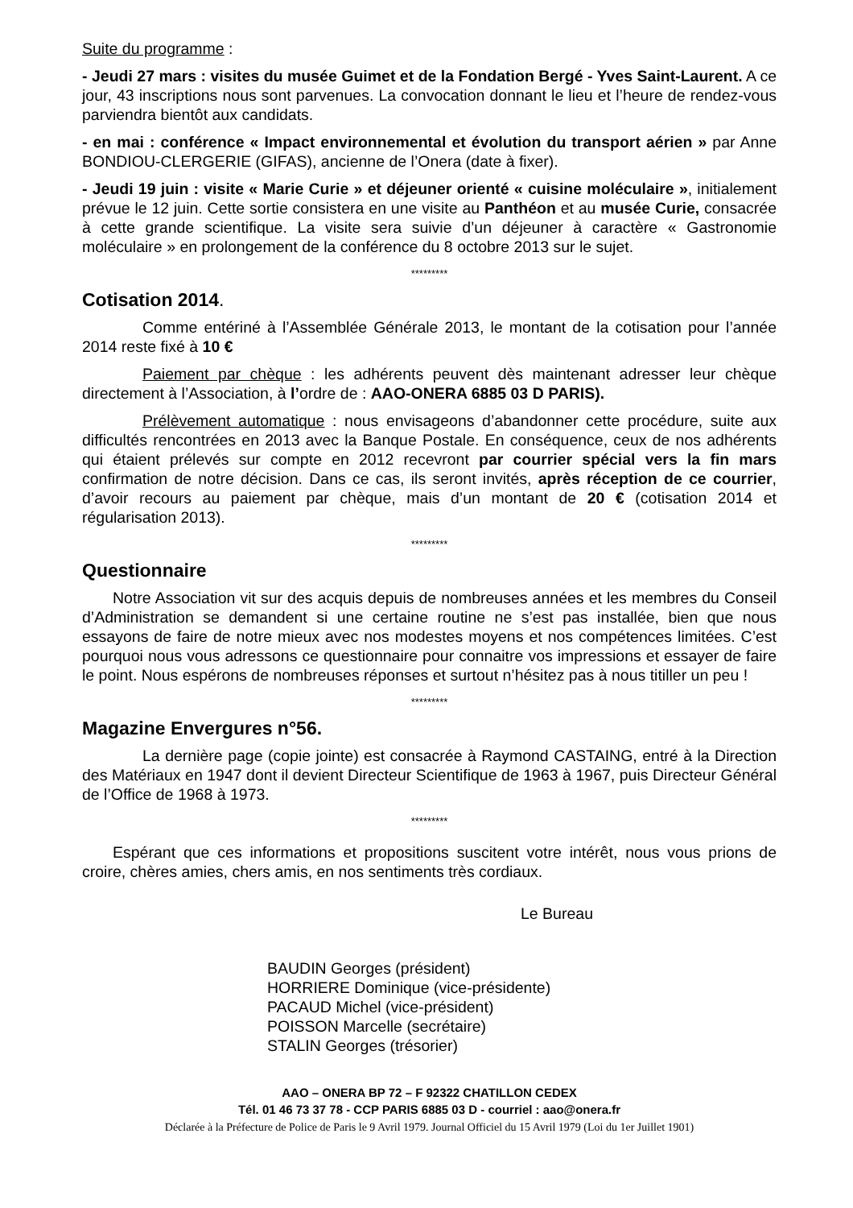Suite du programme :
- Jeudi 27 mars : visites du musée Guimet et de la Fondation Bergé - Yves Saint-Laurent. A ce jour, 43 inscriptions nous sont parvenues. La convocation donnant le lieu et l’heure de rendez-vous parviendra bientôt aux candidats.
- en mai : conférence « Impact environnemental et évolution du transport aérien » par Anne BONDIOU-CLERGERIE (GIFAS), ancienne de l’Onera (date à fixer).
- Jeudi 19 juin : visite « Marie Curie » et déjeuner orienté « cuisine moléculaire », initialement prévue le 12 juin. Cette sortie consistera en une visite au Panthéon et au musée Curie, consacrée à cette grande scientifique. La visite sera suivie d’un déjeuner à caractère « Gastronomie moléculaire » en prolongement de la conférence du 8 octobre 2013 sur le sujet.
*********
Cotisation 2014.
Comme entériné à l’Assemblée Générale 2013, le montant de la cotisation pour l’année 2014 reste fixé à 10 €
Paiement par chèque : les adhérents peuvent dès maintenant adresser leur chèque directement à l’Association, à l’ordre de : AAO-ONERA 6885 03 D PARIS).
Prélèvement automatique : nous envisageons d’abandonner cette procédure, suite aux difficultés rencontrées en 2013 avec la Banque Postale. En conséquence, ceux de nos adhérents qui étaient prélevés sur compte en 2012 recevront par courrier spécial vers la fin mars confirmation de notre décision. Dans ce cas, ils seront invités, après réception de ce courrier, d’avoir recours au paiement par chèque, mais d’un montant de 20 € (cotisation 2014 et régularisation 2013).
*********
Questionnaire
Notre Association vit sur des acquis depuis de nombreuses années et les membres du Conseil d’Administration se demandent si une certaine routine ne s’est pas installée, bien que nous essayons de faire de notre mieux avec nos modestes moyens et nos compétences limitées. C’est pourquoi nous vous adressons ce questionnaire pour connaitre vos impressions et essayer de faire le point. Nous espérons de nombreuses réponses et surtout n’hésitez pas à nous titiller un peu !
*********
Magazine Envergures n°56.
La dernière page (copie jointe) est consacrée à Raymond CASTAING, entré à la Direction des Matériaux en 1947 dont il devient Directeur Scientifique de 1963 à 1967, puis Directeur Général de l’Office de 1968 à 1973.
*********
Espérant que ces informations et propositions suscitent votre intérêt, nous vous prions de croire, chères amies, chers amis, en nos sentiments très cordiaux.
Le Bureau
BAUDIN Georges (président)
HORRIERE Dominique (vice-présidente)
PACAUD Michel (vice-président)
POISSON Marcelle (secrétaire)
STALIN Georges (trésorier)
AAO – ONERA BP 72 – F 92322 CHATILLON CEDEX
Tél. 01 46 73 37 78 - CCP PARIS 6885 03 D - courriel : aao@onera.fr
Déclarée à la Préfecture de Police de Paris le 9 Avril 1979. Journal Officiel du 15 Avril 1979 (Loi du 1er Juillet 1901)